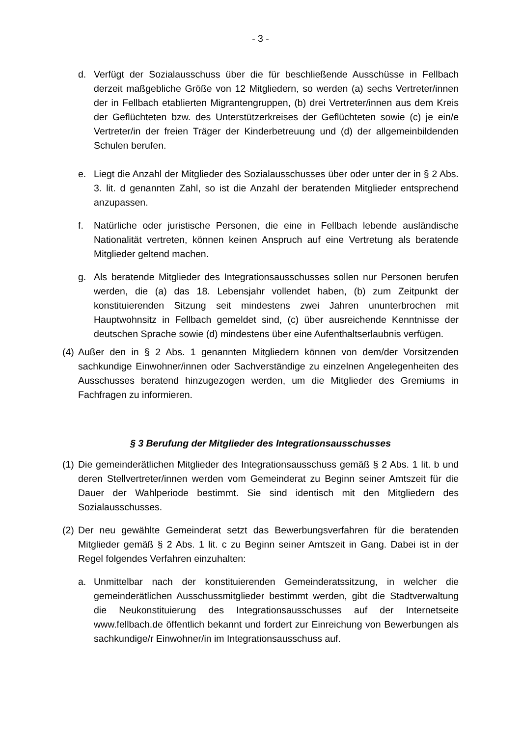- 3 -
d. Verfügt der Sozialausschuss über die für beschließende Ausschüsse in Fellbach derzeit maßgebliche Größe von 12 Mitgliedern, so werden (a) sechs Vertreter/innen der in Fellbach etablierten Migrantengruppen, (b) drei Vertreter/innen aus dem Kreis der Geflüchteten bzw. des Unterstützerkreises der Geflüchteten sowie (c) je ein/e Vertreter/in der freien Träger der Kinderbetreuung und (d) der allgemeinbildenden Schulen berufen.
e. Liegt die Anzahl der Mitglieder des Sozialausschusses über oder unter der in § 2 Abs. 3. lit. d genannten Zahl, so ist die Anzahl der beratenden Mitglieder entsprechend anzupassen.
f. Natürliche oder juristische Personen, die eine in Fellbach lebende ausländische Nationalität vertreten, können keinen Anspruch auf eine Vertretung als beratende Mitglieder geltend machen.
g. Als beratende Mitglieder des Integrationsausschusses sollen nur Personen berufen werden, die (a) das 18. Lebensjahr vollendet haben, (b) zum Zeitpunkt der konstituierenden Sitzung seit mindestens zwei Jahren ununterbrochen mit Hauptwohnsitz in Fellbach gemeldet sind, (c) über ausreichende Kenntnisse der deutschen Sprache sowie (d) mindestens über eine Aufenthaltserlaubnis verfügen.
(4) Außer den in § 2 Abs. 1 genannten Mitgliedern können von dem/der Vorsitzenden sachkundige Einwohner/innen oder Sachverständige zu einzelnen Angelegenheiten des Ausschusses beratend hinzugezogen werden, um die Mitglieder des Gremiums in Fachfragen zu informieren.
§ 3 Berufung der Mitglieder des Integrationsausschusses
(1) Die gemeinderätlichen Mitglieder des Integrationsausschuss gemäß § 2 Abs. 1 lit. b und deren Stellvertreter/innen werden vom Gemeinderat zu Beginn seiner Amtszeit für die Dauer der Wahlperiode bestimmt. Sie sind identisch mit den Mitgliedern des Sozialausschusses.
(2) Der neu gewählte Gemeinderat setzt das Bewerbungsverfahren für die beratenden Mitglieder gemäß § 2 Abs. 1 lit. c zu Beginn seiner Amtszeit in Gang. Dabei ist in der Regel folgendes Verfahren einzuhalten:
a. Unmittelbar nach der konstituierenden Gemeinderatssitzung, in welcher die gemeinderätlichen Ausschussmitglieder bestimmt werden, gibt die Stadtverwaltung die Neukonstituierung des Integrationsausschusses auf der Internetseite www.fellbach.de öffentlich bekannt und fordert zur Einreichung von Bewerbungen als sachkundige/r Einwohner/in im Integrationsausschuss auf.